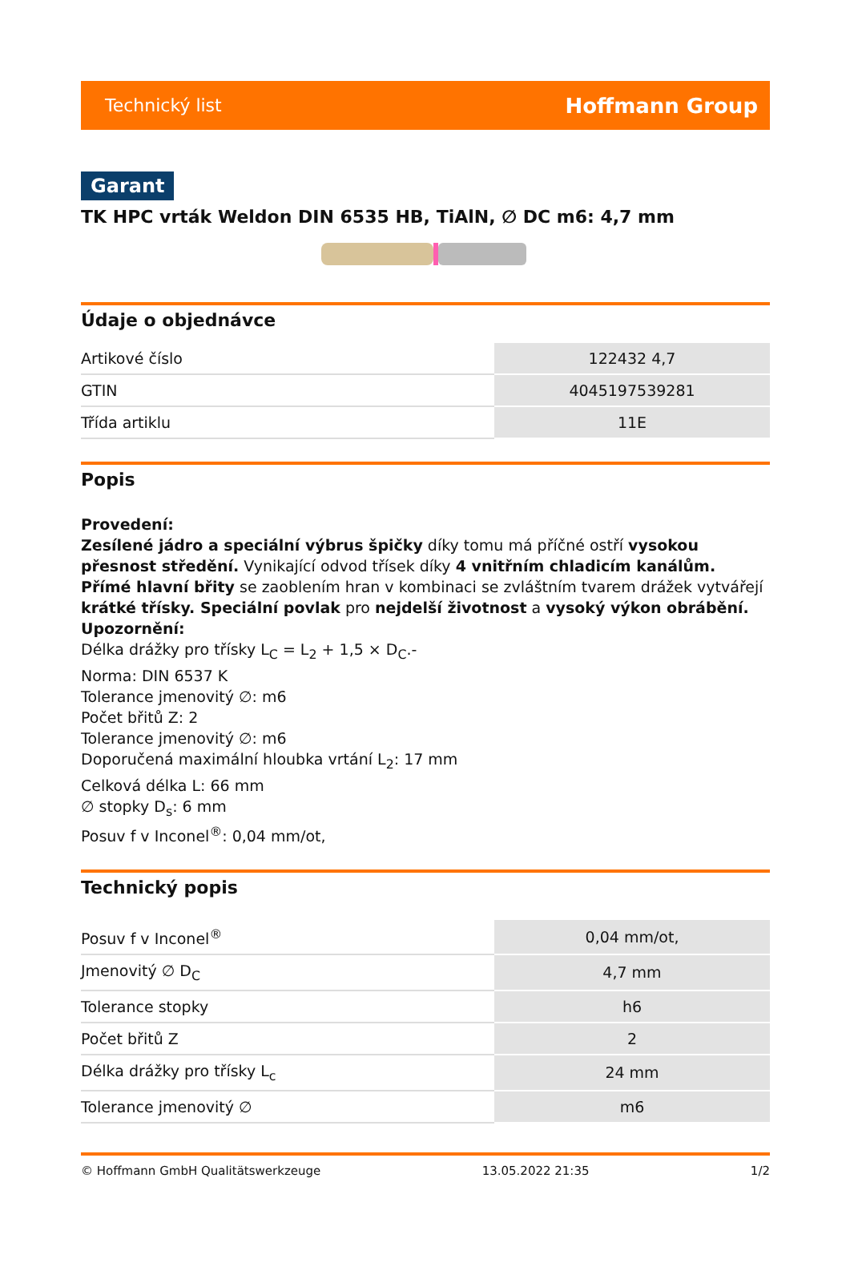Technický list Hoffmann Group
Garant
TK HPC vrták Weldon DIN 6535 HB, TiAlN, ∅ DC m6: 4,7 mm
Údaje o objednávce
| Artikové číslo | 122432 4,7 |
| GTIN | 4045197539281 |
| Třída artiklu | 11E |
Popis
Provedení:
Zesílené jádro a speciální výbrus špičky díky tomu má příčné ostří vysokou přesnost středění. Vynikající odvod třísek díky 4 vnitřním chladicím kanálům. Přímé hlavní břity se zaoblením hran v kombinaci se zvláštním tvarem drážek vytvářejí krátké třísky. Speciální povlak pro nejdelší životnost a vysoký výkon obrábění.
Upozornění:
Délka drážky pro třísky L<sub>C</sub> = L<sub>2</sub> + 1,5 × D<sub>C</sub>.-
Norma: DIN 6537 K
Tolerance jmenovitý ∅: m6
Počet břitů Z: 2
Tolerance jmenovitý ∅: m6
Doporučená maximální hloubka vrtání L<sub>2</sub>: 17 mm
Celková délka L: 66 mm
∅ stopky D<sub>s</sub>: 6 mm
Posuv f v Inconel<sup>®</sup>: 0,04 mm/ot,
Technický popis
| Posuv f v Inconel<sup>®</sup> | 0,04 mm/ot, |
| Jmenovitý ∅ D<sub>C</sub> | 4,7 mm |
| Tolerance stopky | h6 |
| Počet břitů Z | 2 |
| Délka drážky pro třísky L<sub>c</sub> | 24 mm |
| Tolerance jmenovitý ∅ | m6 |
© Hoffmann GmbH Qualitätswerkzeuge 13.05.2022 21:35 1/2